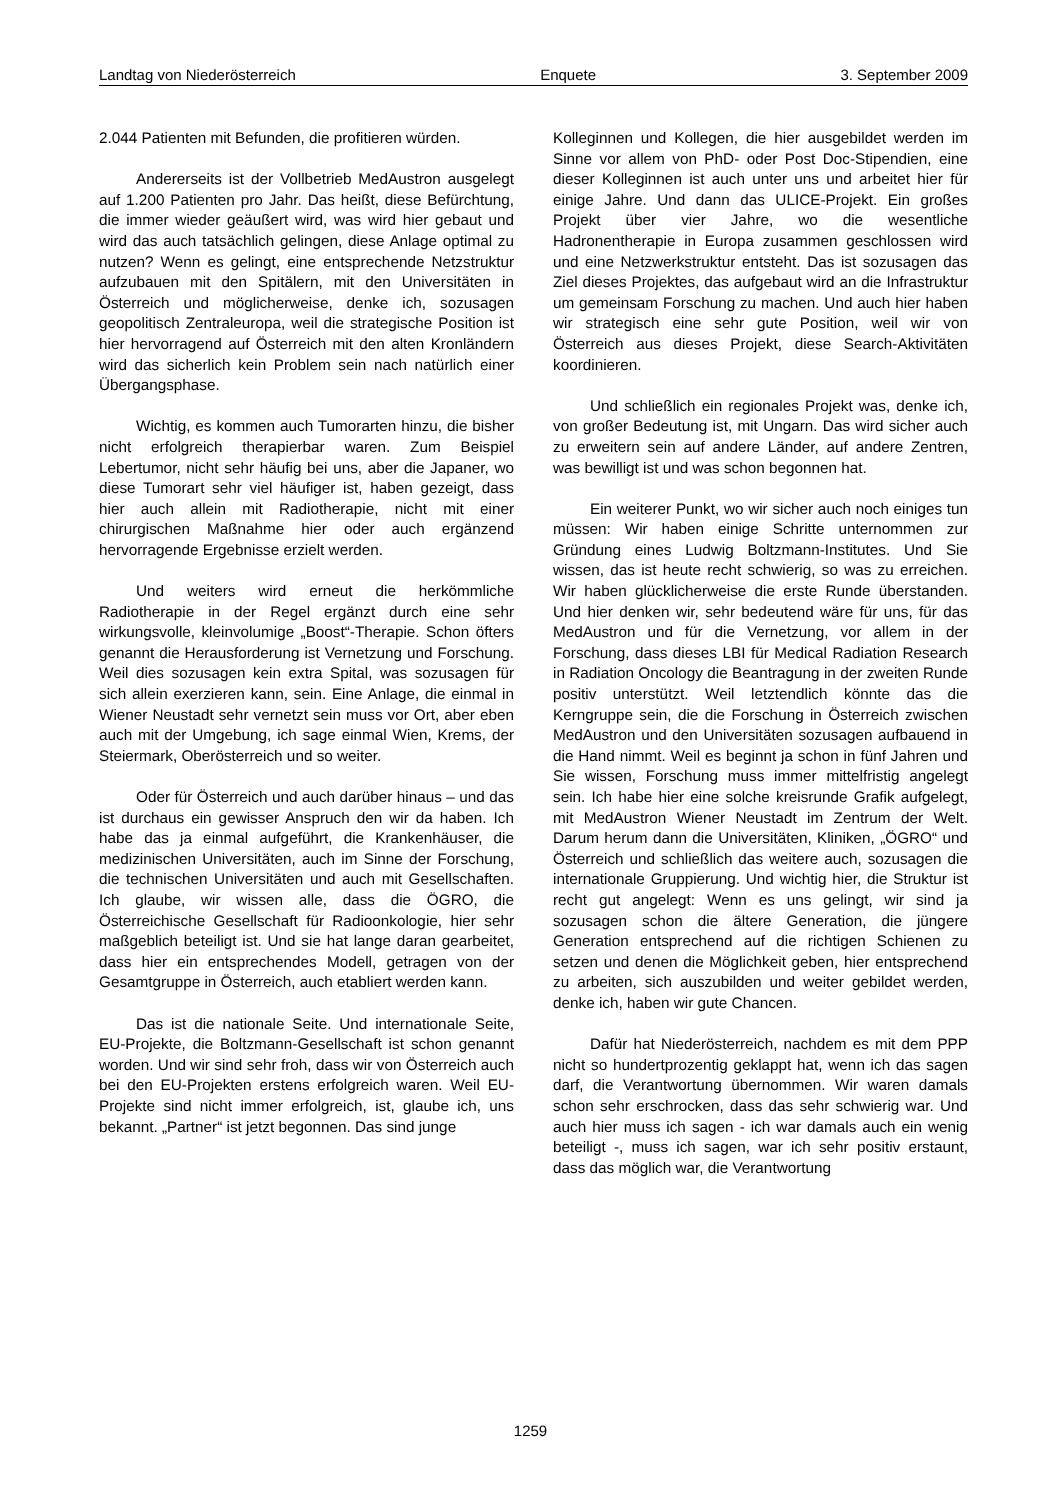Landtag von Niederösterreich Enquete 3. September 2009
2.044 Patienten mit Befunden, die profitieren würden.
Andererseits ist der Vollbetrieb MedAustron ausgelegt auf 1.200 Patienten pro Jahr. Das heißt, diese Befürchtung, die immer wieder geäußert wird, was wird hier gebaut und wird das auch tatsächlich gelingen, diese Anlage optimal zu nutzen? Wenn es gelingt, eine entsprechende Netzstruktur aufzubauen mit den Spitälern, mit den Universitäten in Österreich und möglicherweise, denke ich, sozusagen geopolitisch Zentraleuropa, weil die strategische Position ist hier hervorragend auf Österreich mit den alten Kronländern wird das sicherlich kein Problem sein nach natürlich einer Übergangsphase.
Wichtig, es kommen auch Tumorarten hinzu, die bisher nicht erfolgreich therapierbar waren. Zum Beispiel Lebertumor, nicht sehr häufig bei uns, aber die Japaner, wo diese Tumorart sehr viel häufiger ist, haben gezeigt, dass hier auch allein mit Radiotherapie, nicht mit einer chirurgischen Maßnahme hier oder auch ergänzend hervorragende Ergebnisse erzielt werden.
Und weiters wird erneut die herkömmliche Radiotherapie in der Regel ergänzt durch eine sehr wirkungsvolle, kleinvolumige „Boost“-Therapie. Schon öfters genannt die Herausforderung ist Vernetzung und Forschung. Weil dies sozusagen kein extra Spital, was sozusagen für sich allein exerzieren kann, sein. Eine Anlage, die einmal in Wiener Neustadt sehr vernetzt sein muss vor Ort, aber eben auch mit der Umgebung, ich sage einmal Wien, Krems, der Steiermark, Oberösterreich und so weiter.
Oder für Österreich und auch darüber hinaus – und das ist durchaus ein gewisser Anspruch den wir da haben. Ich habe das ja einmal aufgeführt, die Krankenhäuser, die medizinischen Universitäten, auch im Sinne der Forschung, die technischen Universitäten und auch mit Gesellschaften. Ich glaube, wir wissen alle, dass die ÖGRO, die Österreichische Gesellschaft für Radioonkologie, hier sehr maßgeblich beteiligt ist. Und sie hat lange daran gearbeitet, dass hier ein entsprechendes Modell, getragen von der Gesamtgruppe in Österreich, auch etabliert werden kann.
Das ist die nationale Seite. Und internationale Seite, EU-Projekte, die Boltzmann-Gesellschaft ist schon genannt worden. Und wir sind sehr froh, dass wir von Österreich auch bei den EU-Projekten erstens erfolgreich waren. Weil EU-Projekte sind nicht immer erfolgreich, ist, glaube ich, uns bekannt. „Partner“ ist jetzt begonnen. Das sind junge
Kolleginnen und Kollegen, die hier ausgebildet werden im Sinne vor allem von PhD- oder Post Doc-Stipendien, eine dieser Kolleginnen ist auch unter uns und arbeitet hier für einige Jahre. Und dann das ULICE-Projekt. Ein großes Projekt über vier Jahre, wo die wesentliche Hadronentherapie in Europa zusammen geschlossen wird und eine Netzwerkstruktur entsteht. Das ist sozusagen das Ziel dieses Projektes, das aufgebaut wird an die Infrastruktur um gemeinsam Forschung zu machen. Und auch hier haben wir strategisch eine sehr gute Position, weil wir von Österreich aus dieses Projekt, diese Search-Aktivitäten koordinieren.
Und schließlich ein regionales Projekt was, denke ich, von großer Bedeutung ist, mit Ungarn. Das wird sicher auch zu erweitern sein auf andere Länder, auf andere Zentren, was bewilligt ist und was schon begonnen hat.
Ein weiterer Punkt, wo wir sicher auch noch einiges tun müssen: Wir haben einige Schritte unternommen zur Gründung eines Ludwig Boltzmann-Institutes. Und Sie wissen, das ist heute recht schwierig, so was zu erreichen. Wir haben glücklicherweise die erste Runde überstanden. Und hier denken wir, sehr bedeutend wäre für uns, für das MedAustron und für die Vernetzung, vor allem in der Forschung, dass dieses LBI für Medical Radiation Research in Radiation Oncology die Beantragung in der zweiten Runde positiv unterstützt. Weil letztendlich könnte das die Kerngruppe sein, die die Forschung in Österreich zwischen MedAustron und den Universitäten sozusagen aufbauend in die Hand nimmt. Weil es beginnt ja schon in fünf Jahren und Sie wissen, Forschung muss immer mittelfristig angelegt sein. Ich habe hier eine solche kreisrunde Grafik aufgelegt, mit MedAustron Wiener Neustadt im Zentrum der Welt. Darum herum dann die Universitäten, Kliniken, „ÖGRO“ und Österreich und schließlich das weitere auch, sozusagen die internationale Gruppierung. Und wichtig hier, die Struktur ist recht gut angelegt: Wenn es uns gelingt, wir sind ja sozusagen schon die ältere Generation, die jüngere Generation entsprechend auf die richtigen Schienen zu setzen und denen die Möglichkeit geben, hier entsprechend zu arbeiten, sich auszubilden und weiter gebildet werden, denke ich, haben wir gute Chancen.
Dafür hat Niederösterreich, nachdem es mit dem PPP nicht so hundertprozentig geklappt hat, wenn ich das sagen darf, die Verantwortung übernommen. Wir waren damals schon sehr erschrocken, dass das sehr schwierig war. Und auch hier muss ich sagen - ich war damals auch ein wenig beteiligt -, muss ich sagen, war ich sehr positiv erstaunt, dass das möglich war, die Verantwortung
1259